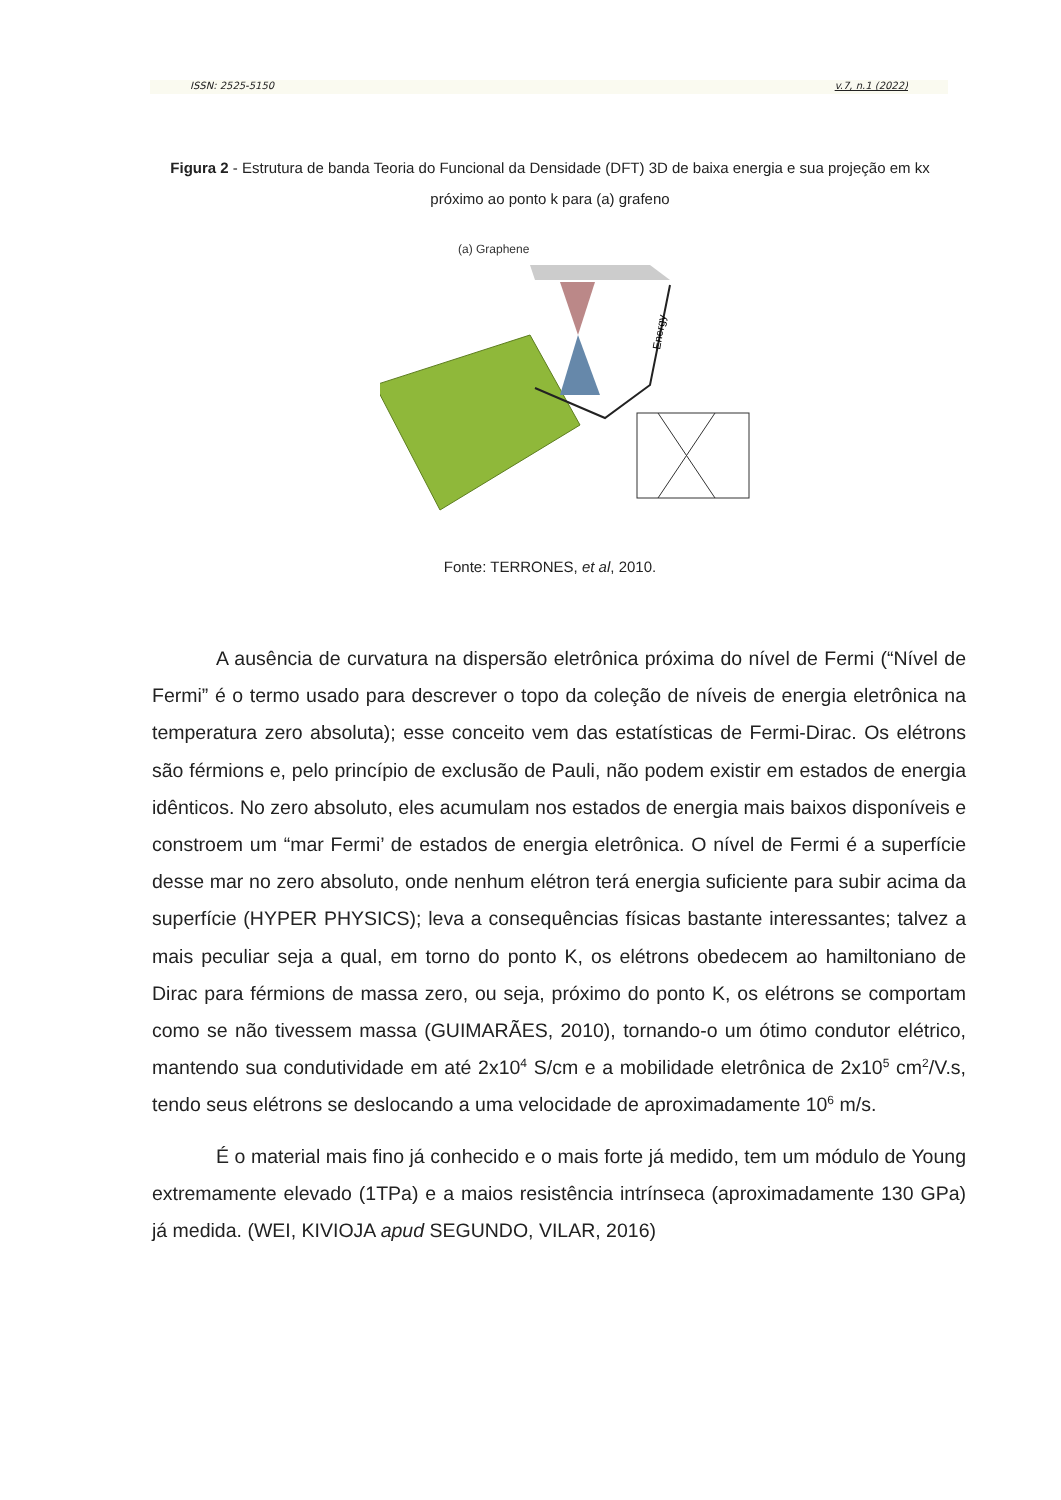ISSN: 2525-5150 v.7, n.1 (2022)
Figura 2 - Estrutura de banda Teoria do Funcional da Densidade (DFT) 3D de baixa energia e sua projeção em kx próximo ao ponto k para (a) grafeno
(a) Graphene
Energy
Fonte: TERRONES, et al, 2010.
A ausência de curvatura na dispersão eletrônica próxima do nível de Fermi (“Nível de Fermi” é o termo usado para descrever o topo da coleção de níveis de energia eletrônica na temperatura zero absoluta); esse conceito vem das estatísticas de Fermi-Dirac. Os elétrons são férmions e, pelo princípio de exclusão de Pauli, não podem existir em estados de energia idênticos. No zero absoluto, eles acumulam nos estados de energia mais baixos disponíveis e constroem um “mar Fermi’ de estados de energia eletrônica. O nível de Fermi é a superfície desse mar no zero absoluto, onde nenhum elétron terá energia suficiente para subir acima da superfície (HYPER PHYSICS); leva a consequências físicas bastante interessantes; talvez a mais peculiar seja a qual, em torno do ponto K, os elétrons obedecem ao hamiltoniano de Dirac para férmions de massa zero, ou seja, próximo do ponto K, os elétrons se comportam como se não tivessem massa (GUIMARÃES, 2010), tornando-o um ótimo condutor elétrico, mantendo sua condutividade em até 2x10<sup>4</sup> S/cm e a mobilidade eletrônica de 2x10<sup>5</sup> cm<sup>2</sup>/V.s, tendo seus elétrons se deslocando a uma velocidade de aproximadamente 10<sup>6</sup> m/s.
É o material mais fino já conhecido e o mais forte já medido, tem um módulo de Young extremamente elevado (1TPa) e a maios resistência intrínseca (aproximadamente 130 GPa) já medida. (WEI, KIVIOJA apud SEGUNDO, VILAR, 2016)